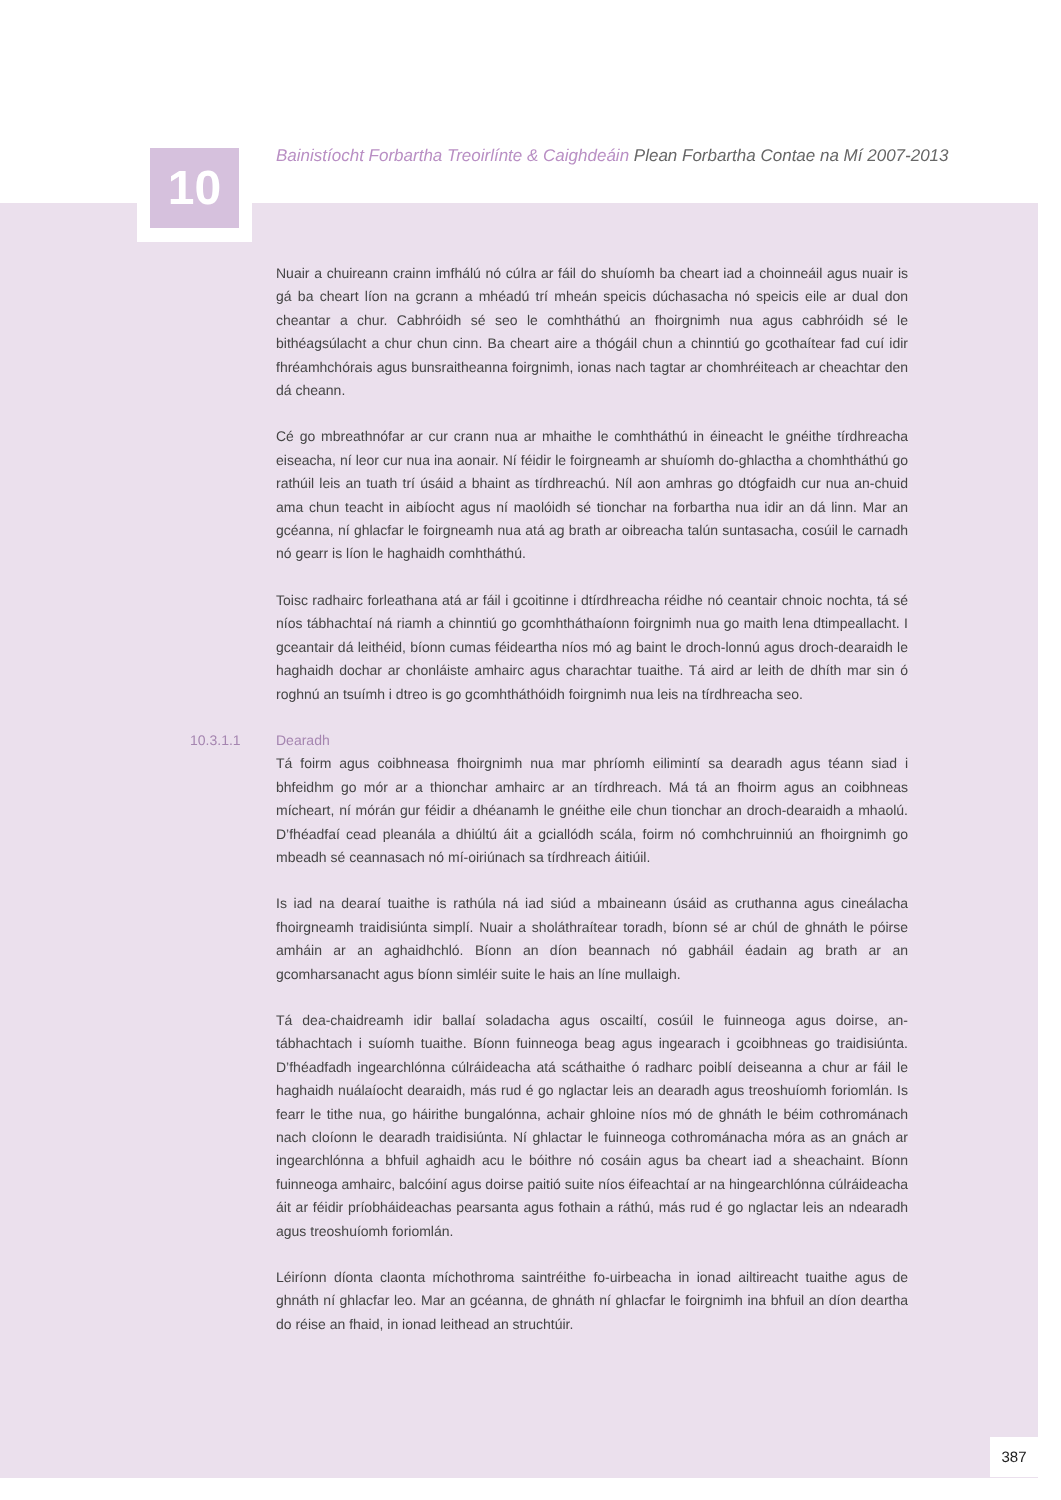10
Bainistíocht Forbartha Treoirlínte & Caighdeáin Plean Forbartha Contae na Mí 2007-2013
Nuair a chuireann crainn imfhálú nó cúlra ar fáil do shuíomh ba cheart iad a choinneáil agus nuair is gá ba cheart líon na gcrann a mhéadú trí mheán speicis dúchasacha nó speicis eile ar dual don cheantar a chur. Cabhróidh sé seo le comhtháthú an fhoirgnimh nua agus cabhróidh sé le bithéagsúlacht a chur chun cinn. Ba cheart aire a thógáil chun a chinntiú go gcothaítear fad cuí idir fhréamhchórais agus bunsraitheanna foirgnimh, ionas nach tagtar ar chomhréiteach ar cheachtar den dá cheann.
Cé go mbreathnófar ar cur crann nua ar mhaithe le comhtháthú in éineacht le gnéithe tírdhreacha eiseacha, ní leor cur nua ina aonair. Ní féidir le foirgneamh ar shuíomh do-ghlactha a chomhtháthú go rathúil leis an tuath trí úsáid a bhaint as tírdhreachú. Níl aon amhras go dtógfaidh cur nua an-chuid ama chun teacht in aibíocht agus ní maolóidh sé tionchar na forbartha nua idir an dá linn. Mar an gcéanna, ní ghlacfar le foirgneamh nua atá ag brath ar oibreacha talún suntasacha, cosúil le carnadh nó gearr is líon le haghaidh comhtháthú.
Toisc radhairc forleathana atá ar fáil i gcoitinne i dtírdhreacha réidhe nó ceantair chnoic nochta, tá sé níos tábhachtaí ná riamh a chinntiú go gcomhtháthaíonn foirgnimh nua go maith lena dtimpeallacht. I gceantair dá leithéid, bíonn cumas féideartha níos mó ag baint le droch-lonnú agus droch-dearaidh le haghaidh dochar ar chonláiste amhairc agus charachtar tuaithe. Tá aird ar leith de dhíth mar sin ó roghnú an tsuímh i dtreo is go gcomhtháthóidh foirgnimh nua leis na tírdhreacha seo.
10.3.1.1 Dearadh
Tá foirm agus coibhneasa fhoirgnimh nua mar phríomh eilimintí sa dearadh agus téann siad i bhfeidhm go mór ar a thionchar amhairc ar an tírdhreach. Má tá an fhoirm agus an coibhneas mícheart, ní mórán gur féidir a dhéanamh le gnéithe eile chun tionchar an droch-dearaidh a mhaolú. D’fhéadfaí cead pleanála a dhiúltú áit a gciallódh scála, foirm nó comhchruinniú an fhoirgnimh go mbeadh sé ceannasach nó mí-oiriúnach sa tírdhreach áitiúil.
Is iad na dearaí tuaithe is rathúla ná iad siúd a mbaineann úsáid as cruthanna agus cineálacha fhoirgneamh traidisiúnta simplí. Nuair a sholáthraítear toradh, bíonn sé ar chúl de ghnáth le póirse amháin ar an aghaidhchló. Bíonn an díon beannach nó gabháil éadain ag brath ar an gcomharsanacht agus bíonn simléir suite le hais an líne mullaigh.
Tá dea-chaidreamh idir ballaí soladacha agus oscailtí, cosúil le fuinneoga agus doirse, an-tábhachtach i suíomh tuaithe. Bíonn fuinneoga beag agus ingearach i gcoibhneas go traidisiúnta. D’fhéadfadh ingearchlónna cúlráideacha atá scáthaithe ó radharc poiblí deiseanna a chur ar fáil le haghaidh nuálaíocht dearaidh, más rud é go nglactar leis an dearadh agus treoshuíomh foriomlán. Is fearr le tithe nua, go háirithe bungalónna, achair ghloine níos mó de ghnáth le béim cothrománach nach cloíonn le dearadh traidisiúnta. Ní ghlactar le fuinneoga cothrománacha móra as an gnách ar ingearchlónna a bhfuil aghaidh acu le bóithre nó cosáin agus ba cheart iad a sheachaint. Bíonn fuinneoga amhairc, balcóiní agus doirse paitió suite níos éifeachtaí ar na hingearchlónna cúlráideacha áit ar féidir príobháideachas pearsanta agus fothain a ráthú, más rud é go nglactar leis an ndearadh agus treoshuíomh foriomlán.
Léiríonn díonta claonta míchothroma saintréithe fo-uirbeacha in ionad ailtireacht tuaithe agus de ghnáth ní ghlacfar leo. Mar an gcéanna, de ghnáth ní ghlacfar le foirgnimh ina bhfuil an díon deartha do réise an fhaid, in ionad leithead an struchtúir.
387